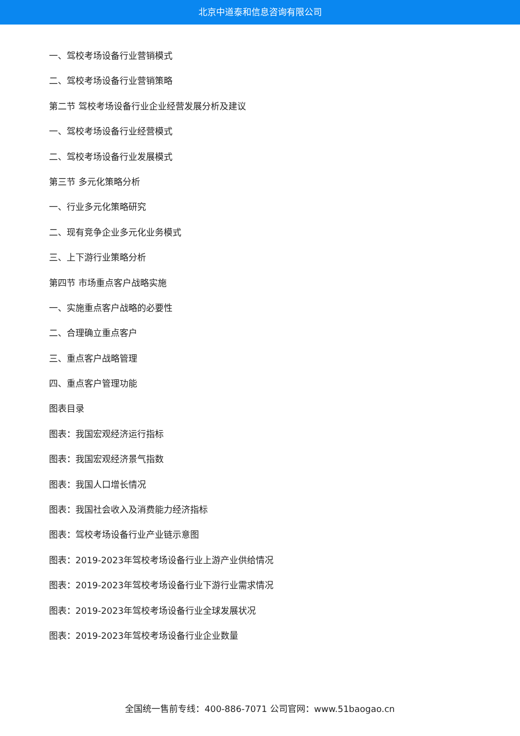北京中道泰和信息咨询有限公司
一、驾校考场设备行业营销模式
二、驾校考场设备行业营销策略
第二节 驾校考场设备行业企业经营发展分析及建议
一、驾校考场设备行业经营模式
二、驾校考场设备行业发展模式
第三节 多元化策略分析
一、行业多元化策略研究
二、现有竞争企业多元化业务模式
三、上下游行业策略分析
第四节 市场重点客户战略实施
一、实施重点客户战略的必要性
二、合理确立重点客户
三、重点客户战略管理
四、重点客户管理功能
图表目录
图表：我国宏观经济运行指标
图表：我国宏观经济景气指数
图表：我国人口增长情况
图表：我国社会收入及消费能力经济指标
图表：驾校考场设备行业产业链示意图
图表：2019-2023年驾校考场设备行业上游产业供给情况
图表：2019-2023年驾校考场设备行业下游行业需求情况
图表：2019-2023年驾校考场设备行业全球发展状况
图表：2019-2023年驾校考场设备行业企业数量
全国统一售前专线：400-886-7071 公司官网：www.51baogao.cn